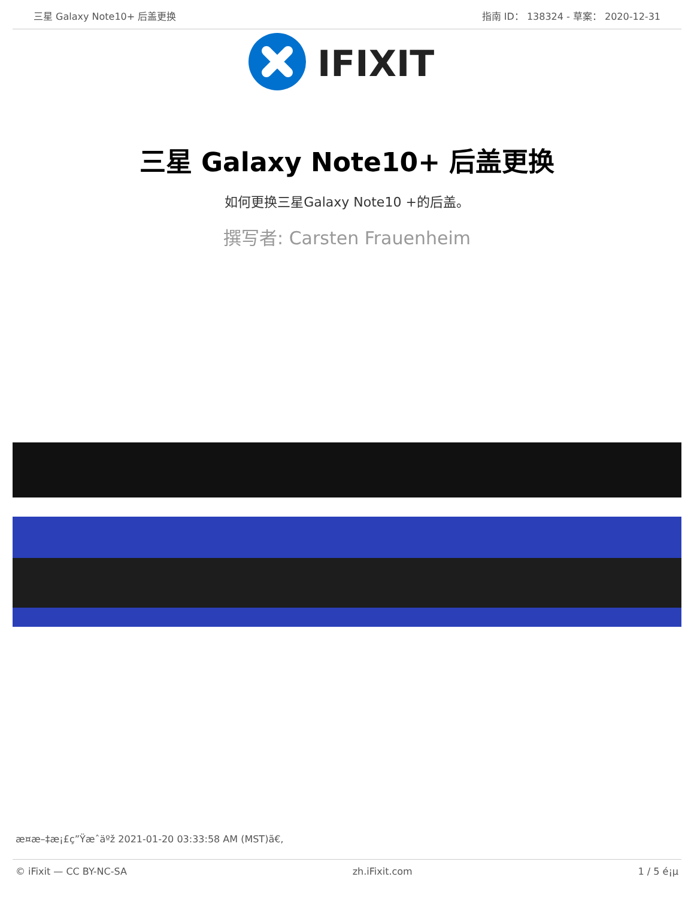三星 Galaxy Note10+ 后盖更换 指南 ID： 138324 - 草案： 2020-12-31
IFIXIT
三星 Galaxy Note10+ 后盖更换
如何更换三星Galaxy Note10 +的后盖。
撰写者: Carsten Frauenheim
æ¤æ–‡æ¡£ç”Ÿæˆäºž 2021-01-20 03:33:58 AM (MST)ã€‚
© iFixit — CC BY-NC-SA zh.iFixit.com 1 / 5 é¡µ